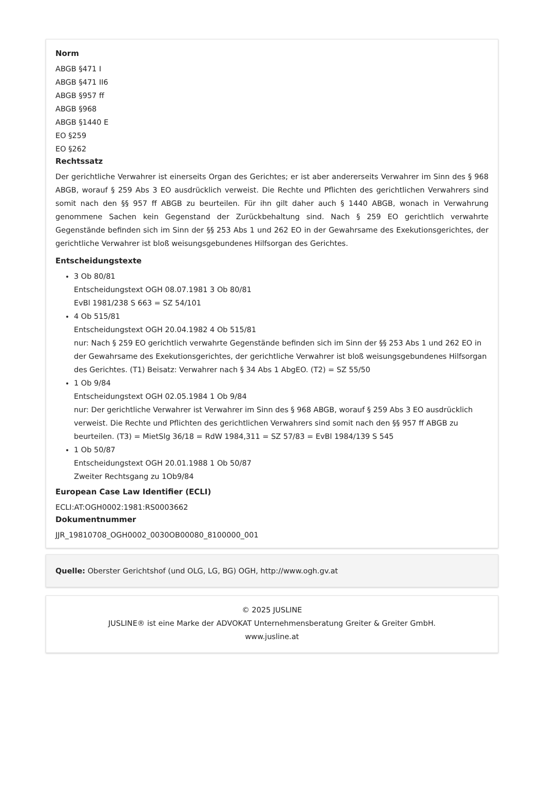Norm
ABGB §471 I
ABGB §471 II6
ABGB §957 ff
ABGB §968
ABGB §1440 E
EO §259
EO §262
Rechtssatz
Der gerichtliche Verwahrer ist einerseits Organ des Gerichtes; er ist aber andererseits Verwahrer im Sinn des § 968 ABGB, worauf § 259 Abs 3 EO ausdrücklich verweist. Die Rechte und Pflichten des gerichtlichen Verwahrers sind somit nach den §§ 957 ff ABGB zu beurteilen. Für ihn gilt daher auch § 1440 ABGB, wonach in Verwahrung genommene Sachen kein Gegenstand der Zurückbehaltung sind. Nach § 259 EO gerichtlich verwahrte Gegenstände befinden sich im Sinn der §§ 253 Abs 1 und 262 EO in der Gewahrsame des Exekutionsgerichtes, der gerichtliche Verwahrer ist bloß weisungsgebundenes Hilfsorgan des Gerichtes.
Entscheidungstexte
3 Ob 80/81
Entscheidungstext OGH 08.07.1981 3 Ob 80/81
EvBl 1981/238 S 663 = SZ 54/101
4 Ob 515/81
Entscheidungstext OGH 20.04.1982 4 Ob 515/81
nur: Nach § 259 EO gerichtlich verwahrte Gegenstände befinden sich im Sinn der §§ 253 Abs 1 und 262 EO in der Gewahrsame des Exekutionsgerichtes, der gerichtliche Verwahrer ist bloß weisungsgebundenes Hilfsorgan des Gerichtes. (T1) Beisatz: Verwahrer nach § 34 Abs 1 AbgEO. (T2) = SZ 55/50
1 Ob 9/84
Entscheidungstext OGH 02.05.1984 1 Ob 9/84
nur: Der gerichtliche Verwahrer ist Verwahrer im Sinn des § 968 ABGB, worauf § 259 Abs 3 EO ausdrücklich verweist. Die Rechte und Pflichten des gerichtlichen Verwahrers sind somit nach den §§ 957 ff ABGB zu beurteilen. (T3) = MietSlg 36/18 = RdW 1984,311 = SZ 57/83 = EvBl 1984/139 S 545
1 Ob 50/87
Entscheidungstext OGH 20.01.1988 1 Ob 50/87
Zweiter Rechtsgang zu 1Ob9/84
European Case Law Identifier (ECLI)
ECLI:AT:OGH0002:1981:RS0003662
Dokumentnummer
JJR_19810708_OGH0002_0030OB00080_8100000_001
Quelle: Oberster Gerichtshof (und OLG, LG, BG) OGH, http://www.ogh.gv.at
© 2025 JUSLINE
JUSLINE® ist eine Marke der ADVOKAT Unternehmensberatung Greiter & Greiter GmbH.
www.jusline.at